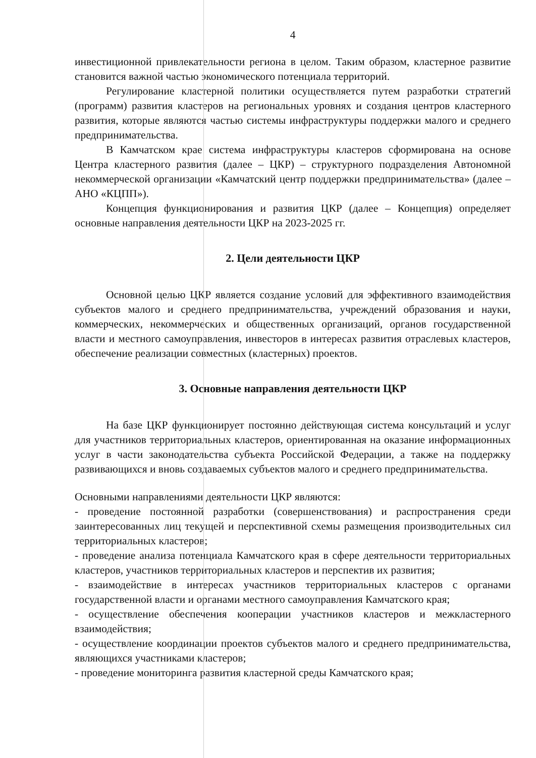4
инвестиционной привлекательности региона в целом. Таким образом, кластерное развитие становится важной частью экономического потенциала территорий.
Регулирование кластерной политики осуществляется путем разработки стратегий (программ) развития кластеров на региональных уровнях и создания центров кластерного развития, которые являются частью системы инфраструктуры поддержки малого и среднего предпринимательства.
В Камчатском крае система инфраструктуры кластеров сформирована на основе Центра кластерного развития (далее – ЦКР) – структурного подразделения Автономной некоммерческой организации «Камчатский центр поддержки предпринимательства» (далее – АНО «КЦПП»).
Концепция функционирования и развития ЦКР (далее – Концепция) определяет основные направления деятельности ЦКР на 2023-2025 гг.
2. Цели деятельности ЦКР
Основной целью ЦКР является создание условий для эффективного взаимодействия субъектов малого и среднего предпринимательства, учреждений образования и науки, коммерческих, некоммерческих и общественных организаций, органов государственной власти и местного самоуправления, инвесторов в интересах развития отраслевых кластеров, обеспечение реализации совместных (кластерных) проектов.
3. Основные направления деятельности ЦКР
На базе ЦКР функционирует постоянно действующая система консультаций и услуг для участников территориальных кластеров, ориентированная на оказание информационных услуг в части законодательства субъекта Российской Федерации, а также на поддержку развивающихся и вновь создаваемых субъектов малого и среднего предпринимательства.
Основными направлениями деятельности ЦКР являются:
- проведение постоянной разработки (совершенствования) и распространения среди заинтересованных лиц текущей и перспективной схемы размещения производительных сил территориальных кластеров;
- проведение анализа потенциала Камчатского края в сфере деятельности территориальных кластеров, участников территориальных кластеров и перспектив их развития;
- взаимодействие в интересах участников территориальных кластеров с органами государственной власти и органами местного самоуправления Камчатского края;
- осуществление обеспечения кооперации участников кластеров и межкластерного взаимодействия;
- осуществление координации проектов субъектов малого и среднего предпринимательства, являющихся участниками кластеров;
- проведение мониторинга развития кластерной среды Камчатского края;